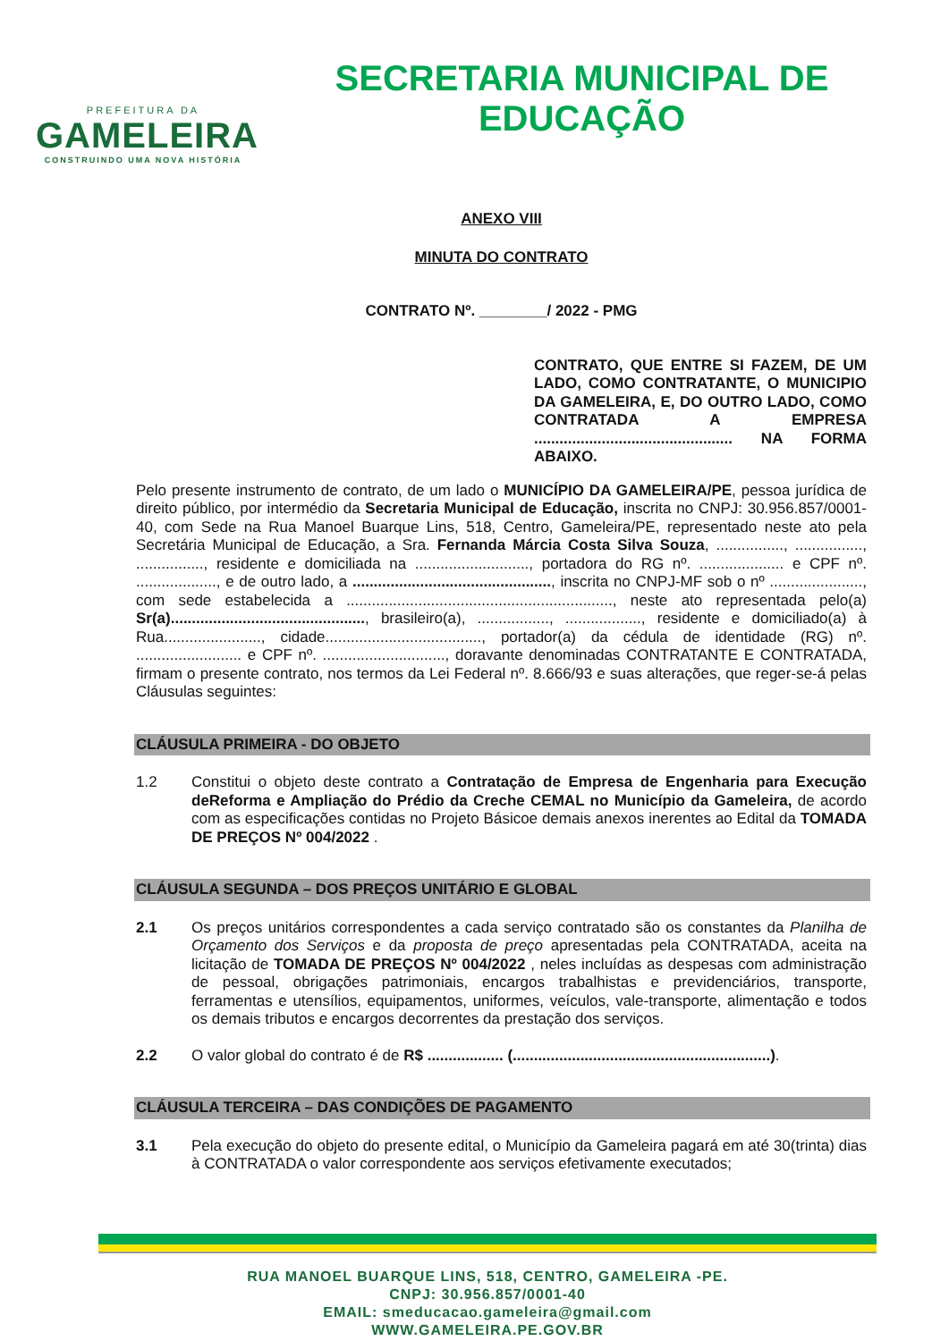PREFEITURA DA
GAMELEIRA
CONSTRUINDO UMA NOVA HISTÓRIA
SECRETARIA MUNICIPAL DE
EDUCAÇÃO
ANEXO VIII
MINUTA DO CONTRATO
CONTRATO Nº. ________/ 2022 - PMG
CONTRATO, QUE ENTRE SI FAZEM, DE UM LADO, COMO CONTRATANTE, O MUNICIPIO DA GAMELEIRA, E, DO OUTRO LADO, COMO CONTRATADA A EMPRESA ............................................... NA FORMA ABAIXO.
Pelo presente instrumento de contrato, de um lado o MUNICÍPIO DA GAMELEIRA/PE, pessoa jurídica de direito público, por intermédio da Secretaria Municipal de Educação, inscrita no CNPJ: 30.956.857/0001-40, com Sede na Rua Manoel Buarque Lins, 518, Centro, Gameleira/PE, representado neste ato pela Secretária Municipal de Educação, a Sra. Fernanda Márcia Costa Silva Souza, ................, ................, ................, residente e domiciliada na ..........................., portadora do RG nº. .................... e CPF nº. ..................., e de outro lado, a ..............................................., inscrita no CNPJ-MF sob o nº ......................, com sede estabelecida a ..............................................................., neste ato representada pelo(a) Sr(a).............................................., brasileiro(a), ................., .................., residente e domiciliado(a) à Rua......................., cidade....................................., portador(a) da cédula de identidade (RG) nº. ......................... e CPF nº. ............................., doravante denominadas CONTRATANTE E CONTRATADA, firmam o presente contrato, nos termos da Lei Federal nº. 8.666/93 e suas alterações, que reger-se-á pelas Cláusulas seguintes:
CLÁUSULA PRIMEIRA - DO OBJETO
1.2 Constitui o objeto deste contrato a Contratação de Empresa de Engenharia para Execução deReforma e Ampliação do Prédio da Creche CEMAL no Município da Gameleira, de acordo com as especificações contidas no Projeto Básicoe demais anexos inerentes ao Edital da TOMADA DE PREÇOS Nº 004/2022 .
CLÁUSULA SEGUNDA – DOS PREÇOS UNITÁRIO E GLOBAL
2.1 Os preços unitários correspondentes a cada serviço contratado são os constantes da Planilha de Orçamento dos Serviços e da proposta de preço apresentadas pela CONTRATADA, aceita na licitação de TOMADA DE PREÇOS Nº 004/2022 , neles incluídas as despesas com administração de pessoal, obrigações patrimoniais, encargos trabalhistas e previdenciários, transporte, ferramentas e utensílios, equipamentos, uniformes, veículos, vale-transporte, alimentação e todos os demais tributos e encargos decorrentes da prestação dos serviços.
2.2 O valor global do contrato é de R$ .................. (.............................................................).
CLÁUSULA TERCEIRA – DAS CONDIÇÕES DE PAGAMENTO
3.1 Pela execução do objeto do presente edital, o Município da Gameleira pagará em até 30(trinta) dias à CONTRATADA o valor correspondente aos serviços efetivamente executados;
RUA MANOEL BUARQUE LINS, 518, CENTRO, GAMELEIRA -PE.
CNPJ: 30.956.857/0001-40
EMAIL: smeducacao.gameleira@gmail.com
WWW.GAMELEIRA.PE.GOV.BR